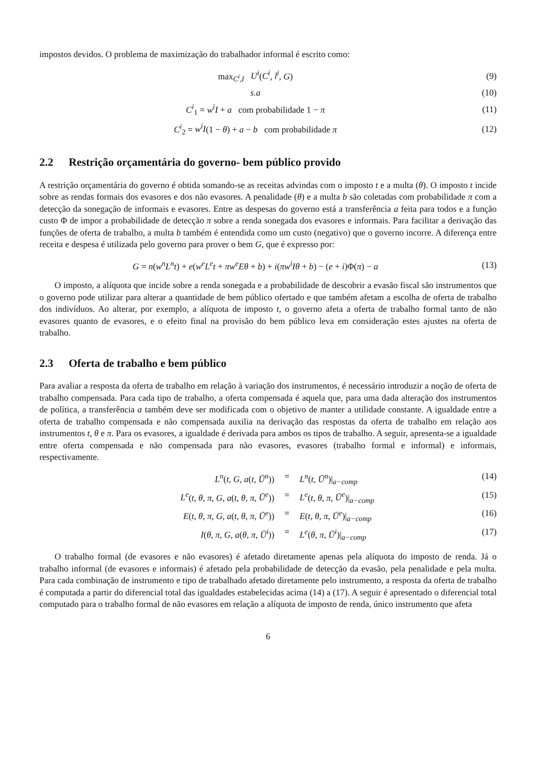impostos devidos. O problema de maximização do trabalhador informal é escrito como:
max<sub>C<sup>i</sup>,I</sub> U<sup>i</sup>(C<sup>i</sup>, l<sup>i</sup>, G) (9)
s.a (10)
C<sup>i</sup><sub>1</sub> = w<sup>i</sup>I + a com probabilidade 1 − π
(11)
C<sup>i</sup><sub>2</sub> = w<sup>i</sup>I(1 − θ) + a − b com probabilidade π
(12)
2.2 Restrição orçamentária do governo- bem público provido
A restrição orçamentária do governo é obtida somando-se as receitas advindas com o imposto t e a multa (θ). O imposto t incide sobre as rendas formais dos evasores e dos não evasores. A penalidade (θ) e a multa b são coletadas com probabilidade π com a detecção da sonegação de informais e evasores. Entre as despesas do governo está a transferência a feita para todos e a função custo Φ de impor a probabilidade de detecção π sobre a renda sonegada dos evasores e informais. Para facilitar a derivação das funções de oferta de trabalho, a multa b também é entendida como um custo (negativo) que o governo incorre. A diferença entre receita e despesa é utilizada pelo governo para prover o bem G, que é expresso por:
G = n(w<sup>n</sup>L<sup>n</sup>t) + e(w<sup>e</sup>L<sup>e</sup>t + πw<sup>e</sup>Eθ + b) + i(πw<sup>i</sup>Iθ + b) − (e + i)Φ(π) − a
(13)
O imposto, a alíquota que incide sobre a renda sonegada e a probabilidade de descobrir a evasão fiscal são instrumentos que o governo pode utilizar para alterar a quantidade de bem público ofertado e que também afetam a escolha de oferta de trabalho dos indivíduos. Ao alterar, por exemplo, a alíquota de imposto t, o governo afeta a oferta de trabalho formal tanto de não evasores quanto de evasores, e o efeito final na provisão do bem público leva em consideração estes ajustes na oferta de trabalho.
2.3 Oferta de trabalho e bem público
Para avaliar a resposta da oferta de trabalho em relação à variação dos instrumentos, é necessário introduzir a noção de oferta de trabalho compensada. Para cada tipo de trabalho, a oferta compensada é aquela que, para uma dada alteração dos instrumentos de política, a transferência a também deve ser modificada com o objetivo de manter a utilidade constante. A igualdade entre a oferta de trabalho compensada e não compensada auxilia na derivação das respostas da oferta de trabalho em relação aos instrumentos t, θ e π. Para os evasores, a igualdade é derivada para ambos os tipos de trabalho. A seguir, apresenta-se a igualdade entre oferta compensada e não compensada para não evasores, evasores (trabalho formal e informal) e informais, respectivamente.
L<sup>n</sup>(t, G, a(t, Ū<sup>n</sup>)) = L<sup>n</sup>(t, Ū<sup>n</sup>)|<sub>a−comp</sub> (14)
L<sup>e</sup>(t, θ, π, G, a(t, θ, π, Ū<sup>e</sup>)) = L<sup>e</sup>(t, θ, π, Ū<sup>e</sup>)|<sub>a−comp</sub> (15)
E(t, θ, π, G, a(t, θ, π, Ū<sup>e</sup>)) = E(t, θ, π, Ū<sup>e</sup>)|<sub>a−comp</sub> (16)
I(θ, π, G, a(θ, π, Ū<sup>i</sup>)) = L<sup>e</sup>(θ, π, Ū<sup>i</sup>)|<sub>a−comp</sub> (17)
O trabalho formal (de evasores e não evasores) é afetado diretamente apenas pela alíquota do imposto de renda. Já o trabalho informal (de evasores e informais) é afetado pela probabilidade de detecção da evasão, pela penalidade e pela multa. Para cada combinação de instrumento e tipo de trabalhado afetado diretamente pelo instrumento, a resposta da oferta de trabalho é computada a partir do diferencial total das igualdades estabelecidas acima (14) a (17). A seguir é apresentado o diferencial total computado para o trabalho formal de não evasores em relação a alíquota de imposto de renda, único instrumento que afeta
6